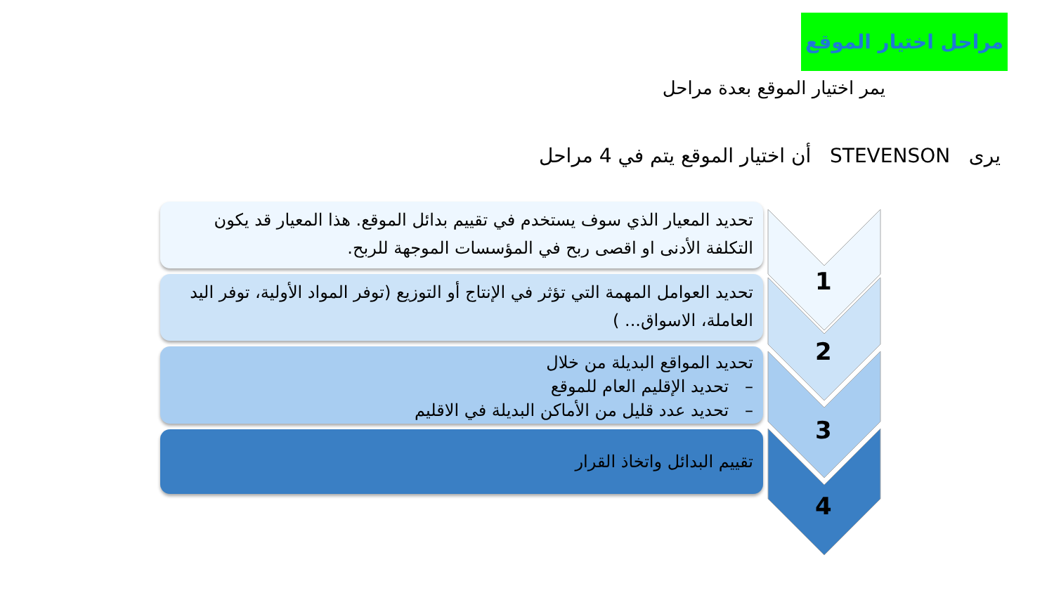مراحل اختيار الموقع
يمر اختيار الموقع بعدة مراحل
يرى STEVENSON أن اختيار الموقع يتم في 4 مراحل
1
2
3
4
تحديد المعيار الذي سوف يستخدم في تقييم بدائل الموقع. هذا المعيار قد يكون التكلفة الأدنى او اقصى ربح في المؤسسات الموجهة للربح.
تحديد العوامل المهمة التي تؤثر في الإنتاج أو التوزيع (توفر المواد الأولية، توفر اليد العاملة، الاسواق... )
تحديد المواقع البديلة من خلال
– تحديد الإقليم العام للموقع
– تحديد عدد قليل من الأماكن البديلة في الاقليم
تقييم البدائل واتخاذ القرار